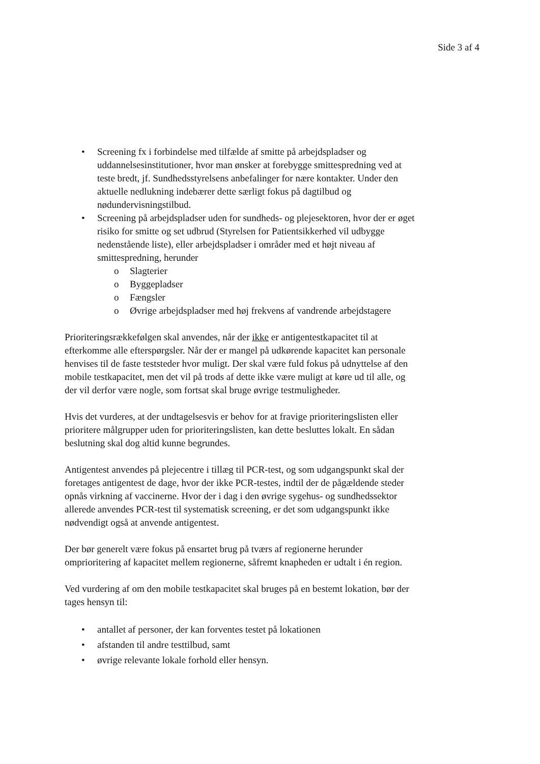Side 3 af 4
• Screening fx i forbindelse med tilfælde af smitte på arbejdspladser og uddannelsesinstitutioner, hvor man ønsker at forebygge smittespredning ved at teste bredt, jf. Sundhedsstyrelsens anbefalinger for nære kontakter. Under den aktuelle nedlukning indebærer dette særligt fokus på dagtilbud og nødundervisningstilbud.
• Screening på arbejdspladser uden for sundheds- og plejesektoren, hvor der er øget risiko for smitte og set udbrud (Styrelsen for Patientsikkerhed vil udbygge nedenstående liste), eller arbejdspladser i områder med et højt niveau af smittespredning, herunder
o Slagterier
o Byggepladser
o Fængsler
o Øvrige arbejdspladser med høj frekvens af vandrende arbejdstagere
Prioriteringsrækkefølgen skal anvendes, når der ikke er antigentestkapacitet til at efterkomme alle efterspørgsler. Når der er mangel på udkørende kapacitet kan personale henvises til de faste teststeder hvor muligt. Der skal være fuld fokus på udnyttelse af den mobile testkapacitet, men det vil på trods af dette ikke være muligt at køre ud til alle, og der vil derfor være nogle, som fortsat skal bruge øvrige testmuligheder.
Hvis det vurderes, at der undtagelsesvis er behov for at fravige prioriteringslisten eller prioritere målgrupper uden for prioriteringslisten, kan dette besluttes lokalt. En sådan beslutning skal dog altid kunne begrundes.
Antigentest anvendes på plejecentre i tillæg til PCR-test, og som udgangspunkt skal der foretages antigentest de dage, hvor der ikke PCR-testes, indtil der de pågældende steder opnås virkning af vaccinerne. Hvor der i dag i den øvrige sygehus- og sundhedssektor allerede anvendes PCR-test til systematisk screening, er det som udgangspunkt ikke nødvendigt også at anvende antigentest.
Der bør generelt være fokus på ensartet brug på tværs af regionerne herunder omprioritering af kapacitet mellem regionerne, såfremt knapheden er udtalt i én region.
Ved vurdering af om den mobile testkapacitet skal bruges på en bestemt lokation, bør der tages hensyn til:
• antallet af personer, der kan forventes testet på lokationen
• afstanden til andre testtilbud, samt
• øvrige relevante lokale forhold eller hensyn.